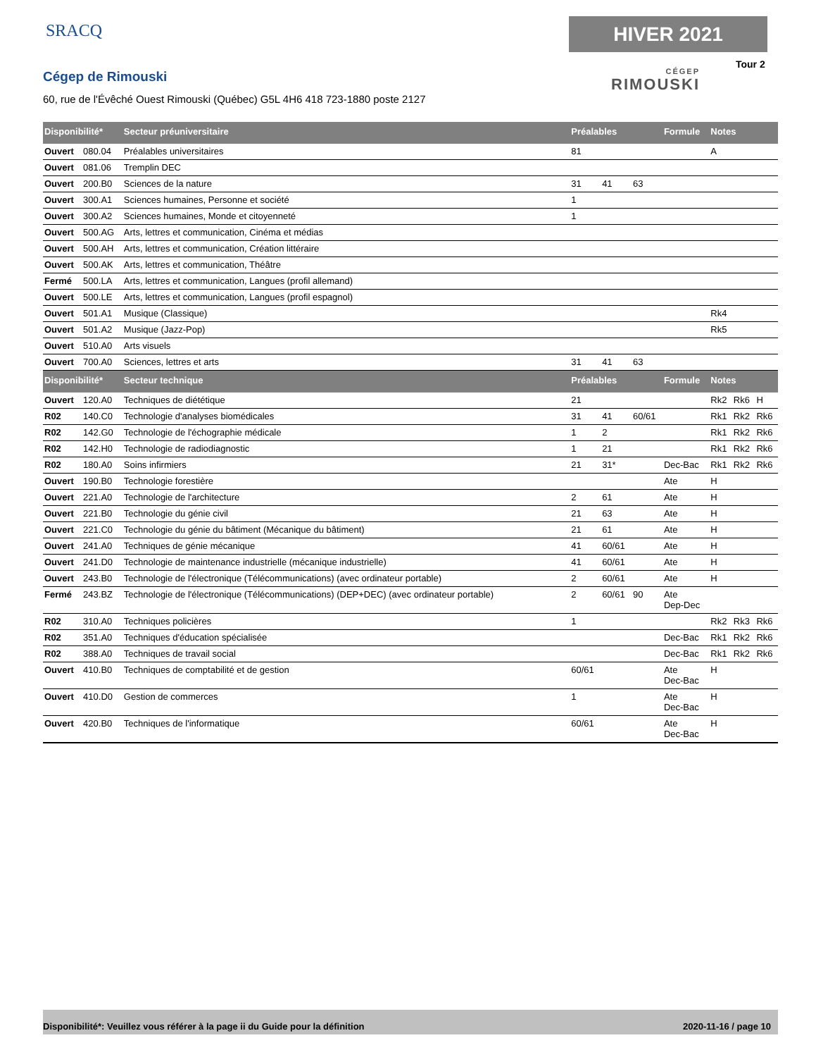SRACQ
Cégep de Rimouski
60, rue de l'Évêché Ouest Rimouski (Québec) G5L 4H6 418 723-1880 poste 2127
HIVER 2021
Tour 2
CÉGEP
RIMOUSKI
| Disponibilité* | | Secteur préuniversitaire | Préalables | | | Formule | Notes | | |
| --- | --- | --- | --- | --- | --- | --- | --- | --- | --- |
| Ouvert | 080.04 | Préalables universitaires | 81 | | | | A | | |
| Ouvert | 081.06 | Tremplin DEC | | | | | | | |
| Ouvert | 200.B0 | Sciences de la nature | 31 | 41 | 63 | | | | |
| Ouvert | 300.A1 | Sciences humaines, Personne et société | 1 | | | | | | |
| Ouvert | 300.A2 | Sciences humaines, Monde et citoyenneté | 1 | | | | | | |
| Ouvert | 500.AG | Arts, lettres et communication, Cinéma et médias | | | | | | | |
| Ouvert | 500.AH | Arts, lettres et communication, Création littéraire | | | | | | | |
| Ouvert | 500.AK | Arts, lettres et communication, Théâtre | | | | | | | |
| Fermé | 500.LA | Arts, lettres et communication, Langues (profil allemand) | | | | | | | |
| Ouvert | 500.LE | Arts, lettres et communication, Langues (profil espagnol) | | | | | | | |
| Ouvert | 501.A1 | Musique (Classique) | | | | | Rk4 | | |
| Ouvert | 501.A2 | Musique (Jazz-Pop) | | | | | Rk5 | | |
| Ouvert | 510.A0 | Arts visuels | | | | | | | |
| Ouvert | 700.A0 | Sciences, lettres et arts | 31 | 41 | 63 | | | | |
| Disponibilité* | | Secteur technique | Préalables | | | Formule | Notes | | |
| Ouvert | 120.A0 | Techniques de diététique | 21 | | | | Rk2 | Rk6 | H |
| R02 | 140.C0 | Technologie d'analyses biomédicales | 31 | 41 | 60/61 | | Rk1 | Rk2 | Rk6 |
| R02 | 142.G0 | Technologie de l'échographie médicale | 1 | 2 | | | Rk1 | Rk2 | Rk6 |
| R02 | 142.H0 | Technologie de radiodiagnostic | 1 | 21 | | | Rk1 | Rk2 | Rk6 |
| R02 | 180.A0 | Soins infirmiers | 21 | 31* | | Dec-Bac | Rk1 | Rk2 | Rk6 |
| Ouvert | 190.B0 | Technologie forestière | | | | Ate | H | | |
| Ouvert | 221.A0 | Technologie de l'architecture | 2 | 61 | | Ate | H | | |
| Ouvert | 221.B0 | Technologie du génie civil | 21 | 63 | | Ate | H | | |
| Ouvert | 221.C0 | Technologie du génie du bâtiment (Mécanique du bâtiment) | 21 | 61 | | Ate | H | | |
| Ouvert | 241.A0 | Techniques de génie mécanique | 41 | 60/61 | | Ate | H | | |
| Ouvert | 241.D0 | Technologie de maintenance industrielle (mécanique industrielle) | 41 | 60/61 | | Ate | H | | |
| Ouvert | 243.B0 | Technologie de l'électronique (Télécommunications) (avec ordinateur portable) | 2 | 60/61 | | Ate | H | | |
| Fermé | 243.BZ | Technologie de l'électronique (Télécommunications) (DEP+DEC) (avec ordinateur portable) | 2 | 60/61 | 90 | Ate Dep-Dec | | | |
| R02 | 310.A0 | Techniques policières | 1 | | | | Rk2 | Rk3 | Rk6 |
| R02 | 351.A0 | Techniques d'éducation spécialisée | | | | Dec-Bac | Rk1 | Rk2 | Rk6 |
| R02 | 388.A0 | Techniques de travail social | | | | Dec-Bac | Rk1 | Rk2 | Rk6 |
| Ouvert | 410.B0 | Techniques de comptabilité et de gestion | 60/61 | | | Ate Dec-Bac | H | | |
| Ouvert | 410.D0 | Gestion de commerces | 1 | | | Ate Dec-Bac | H | | |
| Ouvert | 420.B0 | Techniques de l'informatique | 60/61 | | | Ate Dec-Bac | H | | |
Disponibilité*: Veuillez vous référer à la page ii du Guide pour la définition 2020-11-16 / page 10